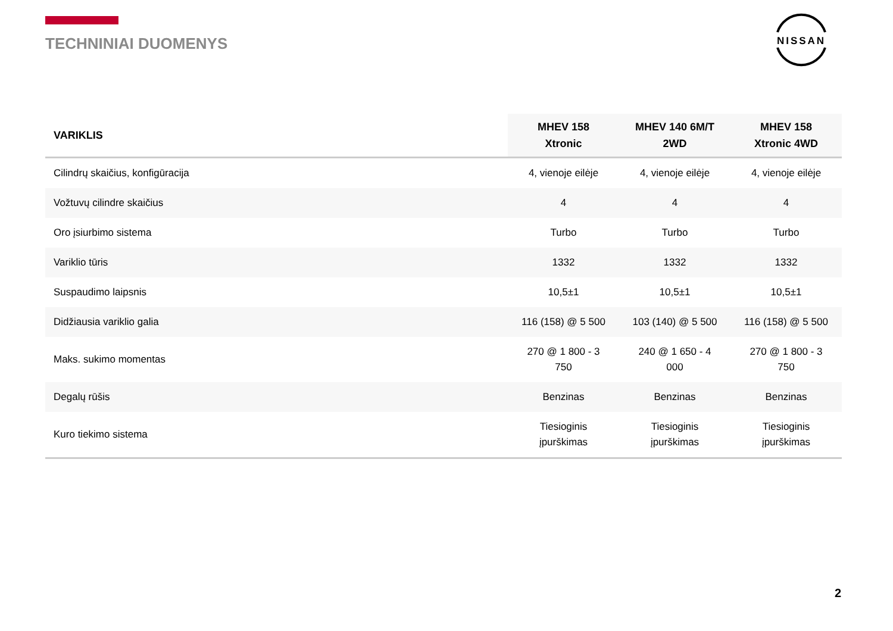TECHNINIAI DUOMENYS
NISSAN
| VARIKLIS | MHEV 158 Xtronic | MHEV 140 6M/T 2WD | MHEV 158 Xtronic 4WD |
| --- | --- | --- | --- |
| Cilindrų skaičius, konfigūracija | 4, vienoje eilėje | 4, vienoje eilėje | 4, vienoje eilėje |
| Vožtuvų cilindre skaičius | 4 | 4 | 4 |
| Oro įsiurbimo sistema | Turbo | Turbo | Turbo |
| Variklio tūris | 1332 | 1332 | 1332 |
| Suspaudimo laipsnis | 10,5±1 | 10,5±1 | 10,5±1 |
| Didžiausia variklio galia | 116 (158) @ 5 500 | 103 (140) @ 5 500 | 116 (158) @ 5 500 |
| Maks. sukimo momentas | 270 @ 1 800 - 3 750 | 240 @ 1 650 - 4 000 | 270 @ 1 800 - 3 750 |
| Degalų rūšis | Benzinas | Benzinas | Benzinas |
| Kuro tiekimo sistema | Tiesioginis įpurškimas | Tiesioginis įpurškimas | Tiesioginis įpurškimas |
2